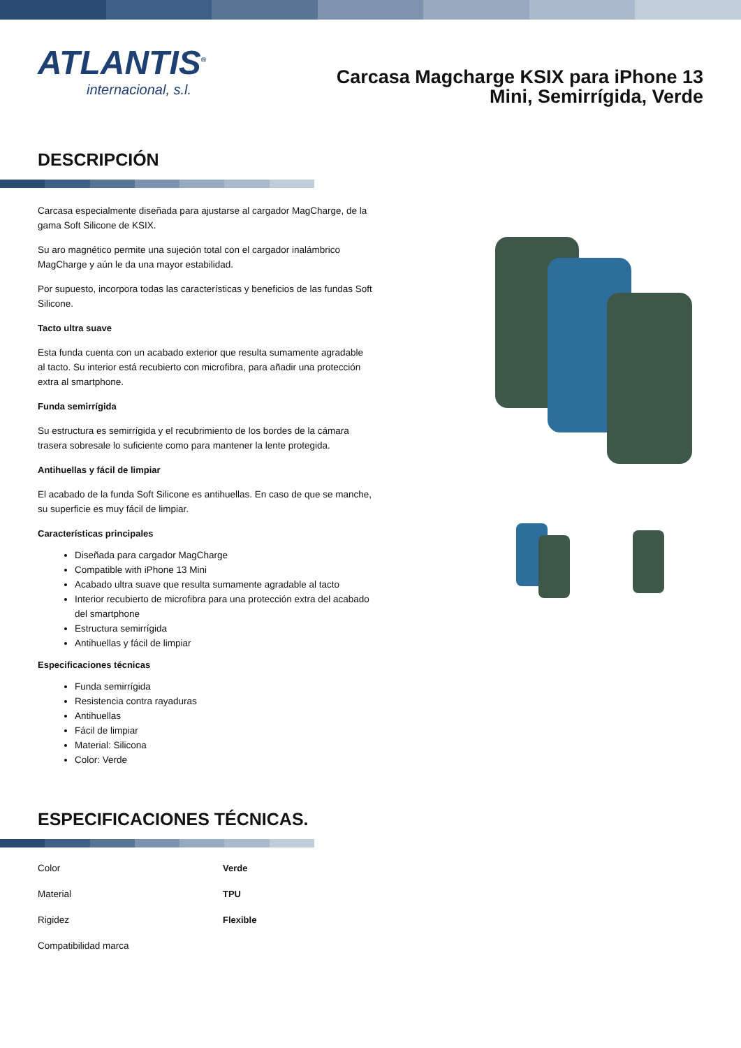ATLANTIS<sup>®</sup>
internacional, s.l.
Carcasa Magcharge KSIX para iPhone 13 Mini, Semirrígida, Verde
DESCRIPCIÓN
Carcasa especialmente diseñada para ajustarse al cargador MagCharge, de la gama Soft Silicone de KSIX.
Su aro magnético permite una sujeción total con el cargador inalámbrico MagCharge y aún le da una mayor estabilidad.
Por supuesto, incorpora todas las características y beneficios de las fundas Soft Silicone.
Tacto ultra suave
Esta funda cuenta con un acabado exterior que resulta sumamente agradable al tacto. Su interior está recubierto con microfibra, para añadir una protección extra al smartphone.
Funda semirrígida
Su estructura es semirrígida y el recubrimiento de los bordes de la cámara trasera sobresale lo suficiente como para mantener la lente protegida.
Antihuellas y fácil de limpiar
El acabado de la funda Soft Silicone es antihuellas. En caso de que se manche, su superficie es muy fácil de limpiar.
Características principales
Diseñada para cargador MagCharge
Compatible with iPhone 13 Mini
Acabado ultra suave que resulta sumamente agradable al tacto
Interior recubierto de microfibra para una protección extra del acabado del smartphone
Estructura semirrígida
Antihuellas y fácil de limpiar
Especificaciones técnicas
Funda semirrígida
Resistencia contra rayaduras
Antihuellas
Fácil de limpiar
Material: Silicona
Color: Verde
ESPECIFICACIONES TÉCNICAS.
| Color | Verde |
| Material | TPU |
| Rigidez | Flexible |
| Compatibilidad marca | |